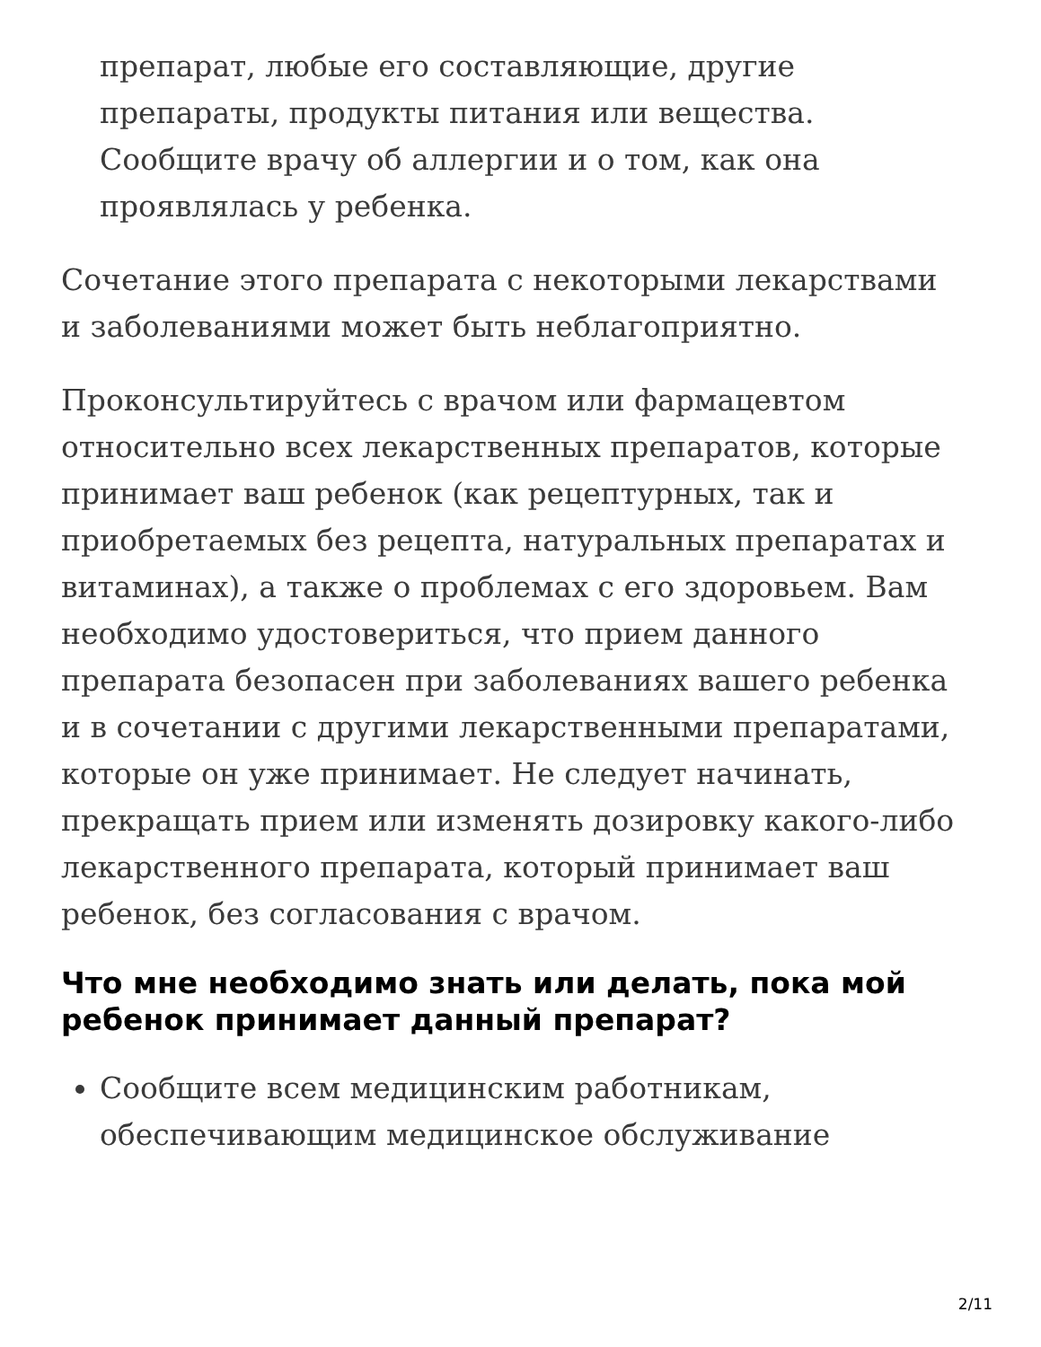препарат, любые его составляющие, другие препараты, продукты питания или вещества. Сообщите врачу об аллергии и о том, как она проявлялась у ребенка.
Сочетание этого препарата с некоторыми лекарствами и заболеваниями может быть неблагоприятно.
Проконсультируйтесь с врачом или фармацевтом относительно всех лекарственных препаратов, которые принимает ваш ребенок (как рецептурных, так и приобретаемых без рецепта, натуральных препаратах и витаминах), а также о проблемах с его здоровьем. Вам необходимо удостовериться, что прием данного препарата безопасен при заболеваниях вашего ребенка и в сочетании с другими лекарственными препаратами, которые он уже принимает. Не следует начинать, прекращать прием или изменять дозировку какого-либо лекарственного препарата, который принимает ваш ребенок, без согласования с врачом.
Что мне необходимо знать или делать, пока мой ребенок принимает данный препарат?
Сообщите всем медицинским работникам, обеспечивающим медицинское обслуживание
2/11